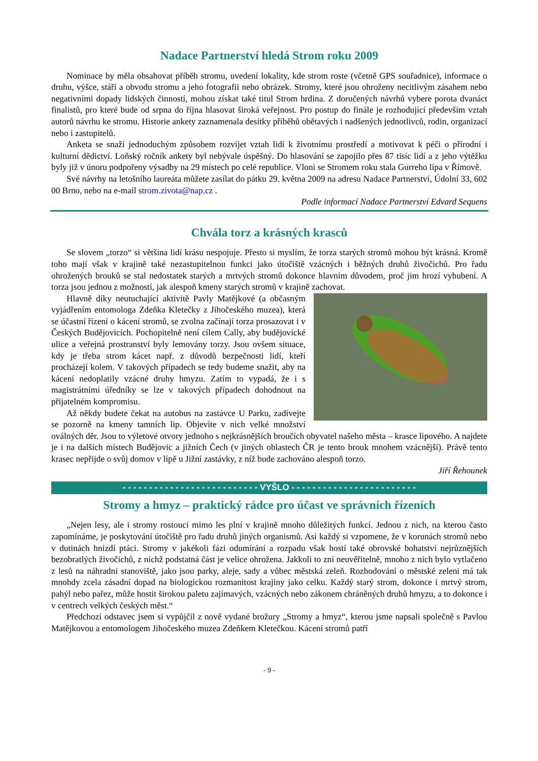Nadace Partnerství hledá Strom roku 2009
Nominace by měla obsahovat příběh stromu, uvedení lokality, kde strom roste (včetně GPS souřadnice), informace o druhu, výšce, stáří a obvodu stromu a jeho fotografii nebo obrázek. Stromy, které jsou ohroženy necitlivým zásahem nebo negativními dopady lidských činností, mohou získat také titul Strom hrdina. Z doručených návrhů vybere porota dvanáct finalistů, pro které bude od srpna do října hlasovat široká veřejnost. Pro postup do finále je rozhodující především vztah autorů návrhu ke stromu. Historie ankety zaznamenala desítky příběhů obětavých i nadšených jednotlivců, rodin, organizací nebo i zastupitelů.
Anketa se snaží jednoduchým způsobem rozvíjet vztah lidí k životnímu prostředí a motivovat k péči o přírodní i kulturní dědictví. Loňský ročník ankety byl nebývale úspěšný. Do hlasování se zapojilo přes 87 tisíc lidí a z jeho výtěžku byly již v únoru podpořeny výsadby na 29 místech po celé republice. Vloni se Stromem roku stala Gurreho lípa v Římově.
Své návrhy na letošního laureáta můžete zasílat do pátku 29. května 2009 na adresu Nadace Partnerství, Údolní 33, 602 00 Brno, nebo na e-mail strom.zivota@nap.cz .
Podle informací Nadace Partnerství Edvard Sequens
Chvála torz a krásných krasců
Se slovem „torzo“ si většina lidí krásu nespojuje. Přesto si myslím, že torza starých stromů mohou být krásná. Kromě toho mají však v krajině také nezastupitelnou funkci jako útočiště vzácných i běžných druhů živočichů. Pro řadu ohrožených brouků se stal nedostatek starých a mrtvých stromů dokonce hlavním důvodem, proč jim hrozí vyhubení. A torza jsou jednou z možností, jak alespoň kmeny starých stromů v krajině zachovat.
Hlavně díky neutuchající aktivitě Pavly Matějkové (a občasným vyjádřením entomologa Zdeňka Kletečky z Jihočeského muzea), která se účastní řízení o kácení stromů, se zvolna začínají torza prosazovat i v Českých Budějovicích. Pochopitelně není cílem Cally, aby budějovické ulice a veřejná prostranství byly lemovány torzy. Jsou ovšem situace, kdy je třeba strom kácet např. z důvodů bezpečnosti lidí, kteří procházejí kolem. V takových případech se tedy budeme snažit, aby na kácení nedoplatily vzácné druhy hmyzu. Zatím to vypadá, že i s magistrátními úředníky se lze v takových případech dohodnout na přijatelném kompromisu.
Až někdy budete čekat na autobus na zastávce U Parku, zadívejte se pozorně na kmeny tamních lip. Objevíte v nich velké množství oválných děr. Jsou to výletové otvory jednoho s nejkrásnějších broučích obyvatel našeho města – krasce lipového. A najdete je i na dalších místech Budějovic a jižních Čech (v jiných oblastech ČR je tento brouk mnohem vzácnější). Právě tento krasec nepřijde o svůj domov v lípě u Jižní zastávky, z níž bude zachováno alespoň torzo.
Jiří Řehounek
- - - - - - - - - - - - - - - - - - - - - - - - - - VYŠLO - - - - - - - - - - - - - - - - - - - - - - - -
Stromy a hmyz – praktický rádce pro účast ve správních řízeních
„Nejen lesy, ale i stromy rostoucí mimo les plní v krajině mnoho důležitých funkcí. Jednou z nich, na kterou často zapomínáme, je poskytování útočiště pro řadu druhů jiných organismů. Asi každý si vzpomene, že v korunách stromů nebo v dutinách hnízdí ptáci. Stromy v jakékoli fázi odumírání a rozpadu však hostí také obrovské bohatství nejrůznějších bezobratlých živočichů, z nichž podstatná část je velice ohrožena. Jakkoli to zní neuvěřitelně, mnoho z nich bylo vytlačeno z lesů na náhradní stanoviště, jako jsou parky, aleje, sady a vůbec městská zeleň. Rozhodování o městské zeleni má tak mnohdy zcela zásadní dopad na biologickou rozmanitost krajiny jako celku. Každý starý strom, dokonce i mrtvý strom, pahýl nebo pařez, může hostit širokou paletu zajímavých, vzácných nebo zákonem chráněných druhů hmyzu, a to dokonce i v centrech velkých českých měst.“
Předchozí odstavec jsem si vypůjčil z nově vydané brožury „Stromy a hmyz“, kterou jsme napsali společně s Pavlou Matějkovou a entomologem Jihočeského muzea Zdeňkem Kletečkou. Kácení stromů patří
- 9 -